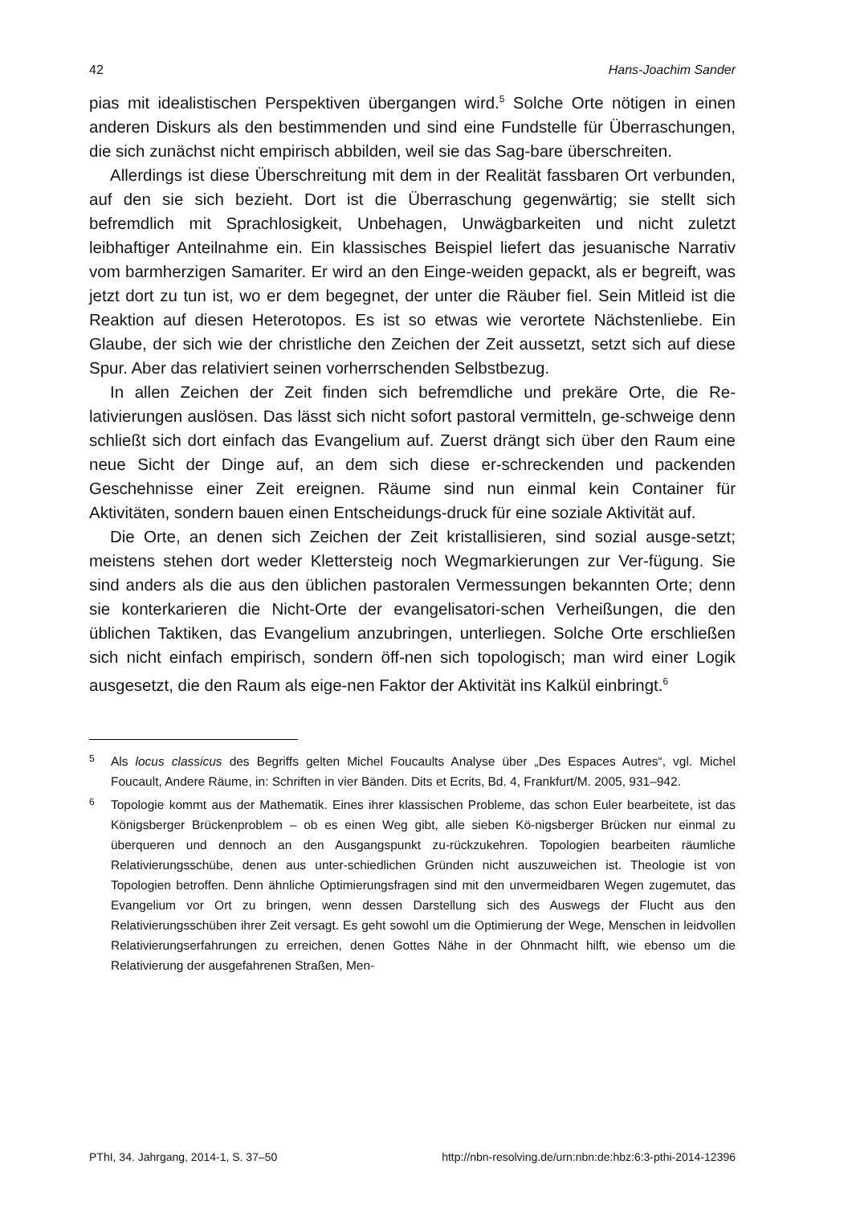42 Hans-Joachim Sander
pias mit idealistischen Perspektiven übergangen wird.<sup>5</sup> Solche Orte nötigen in einen anderen Diskurs als den bestimmenden und sind eine Fundstelle für Überraschungen, die sich zunächst nicht empirisch abbilden, weil sie das Sag-bare überschreiten.
Allerdings ist diese Überschreitung mit dem in der Realität fassbaren Ort verbunden, auf den sie sich bezieht. Dort ist die Überraschung gegenwärtig; sie stellt sich befremdlich mit Sprachlosigkeit, Unbehagen, Unwägbarkeiten und nicht zuletzt leibhaftiger Anteilnahme ein. Ein klassisches Beispiel liefert das jesuanische Narrativ vom barmherzigen Samariter. Er wird an den Einge-weiden gepackt, als er begreift, was jetzt dort zu tun ist, wo er dem begegnet, der unter die Räuber fiel. Sein Mitleid ist die Reaktion auf diesen Heterotopos. Es ist so etwas wie verortete Nächstenliebe. Ein Glaube, der sich wie der christliche den Zeichen der Zeit aussetzt, setzt sich auf diese Spur. Aber das relativiert seinen vorherrschenden Selbstbezug.
In allen Zeichen der Zeit finden sich befremdliche und prekäre Orte, die Re-lativierungen auslösen. Das lässt sich nicht sofort pastoral vermitteln, ge-schweige denn schließt sich dort einfach das Evangelium auf. Zuerst drängt sich über den Raum eine neue Sicht der Dinge auf, an dem sich diese er-schreckenden und packenden Geschehnisse einer Zeit ereignen. Räume sind nun einmal kein Container für Aktivitäten, sondern bauen einen Entscheidungs-druck für eine soziale Aktivität auf.
Die Orte, an denen sich Zeichen der Zeit kristallisieren, sind sozial ausge-setzt; meistens stehen dort weder Klettersteig noch Wegmarkierungen zur Ver-fügung. Sie sind anders als die aus den üblichen pastoralen Vermessungen bekannten Orte; denn sie konterkarieren die Nicht-Orte der evangelisatori-schen Verheißungen, die den üblichen Taktiken, das Evangelium anzubringen, unterliegen. Solche Orte erschließen sich nicht einfach empirisch, sondern öff-nen sich topologisch; man wird einer Logik ausgesetzt, die den Raum als eige-nen Faktor der Aktivität ins Kalkül einbringt.<sup>6</sup>
<sup>5</sup> Als locus classicus des Begriffs gelten Michel Foucaults Analyse über „Des Espaces Autres“, vgl. Michel Foucault, Andere Räume, in: Schriften in vier Bänden. Dits et Ecrits, Bd. 4, Frankfurt/M. 2005, 931–942.
<sup>6</sup> Topologie kommt aus der Mathematik. Eines ihrer klassischen Probleme, das schon Euler bearbeitete, ist das Königsberger Brückenproblem – ob es einen Weg gibt, alle sieben Kö-nigsberger Brücken nur einmal zu überqueren und dennoch an den Ausgangspunkt zu-rückzukehren. Topologien bearbeiten räumliche Relativierungsschübe, denen aus unter-schiedlichen Gründen nicht auszuweichen ist. Theologie ist von Topologien betroffen. Denn ähnliche Optimierungsfragen sind mit den unvermeidbaren Wegen zugemutet, das Evangelium vor Ort zu bringen, wenn dessen Darstellung sich des Auswegs der Flucht aus den Relativierungsschüben ihrer Zeit versagt. Es geht sowohl um die Optimierung der Wege, Menschen in leidvollen Relativierungserfahrungen zu erreichen, denen Gottes Nähe in der Ohnmacht hilft, wie ebenso um die Relativierung der ausgefahrenen Straßen, Men-
PThI, 34. Jahrgang, 2014-1, S. 37–50 http://nbn-resolving.de/urn:nbn:de:hbz:6:3-pthi-2014-12396